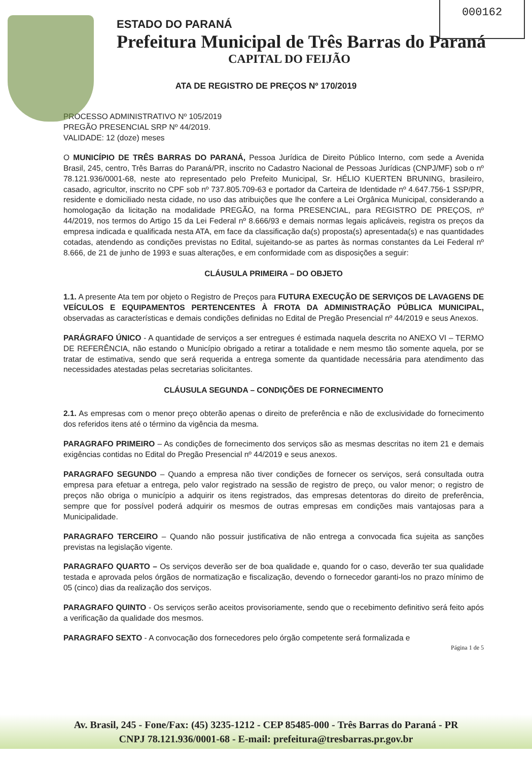000162
ESTADO DO PARANÁ
Prefeitura Municipal de Três Barras do Paraná
CAPITAL DO FEIJÃO
ATA DE REGISTRO DE PREÇOS Nº 170/2019
PROCESSO ADMINISTRATIVO Nº 105/2019
PREGÃO PRESENCIAL SRP Nº 44/2019.
VALIDADE: 12 (doze) meses
O MUNICÍPIO DE TRÊS BARRAS DO PARANÁ, Pessoa Jurídica de Direito Público Interno, com sede a Avenida Brasil, 245, centro, Três Barras do Paraná/PR, inscrito no Cadastro Nacional de Pessoas Jurídicas (CNPJ/MF) sob o nº 78.121.936/0001-68, neste ato representado pelo Prefeito Municipal, Sr. HÉLIO KUERTEN BRUNING, brasileiro, casado, agricultor, inscrito no CPF sob nº 737.805.709-63 e portador da Carteira de Identidade nº 4.647.756-1 SSP/PR, residente e domiciliado nesta cidade, no uso das atribuições que lhe confere a Lei Orgânica Municipal, considerando a homologação da licitação na modalidade PREGÃO, na forma PRESENCIAL, para REGISTRO DE PREÇOS, nº 44/2019, nos termos do Artigo 15 da Lei Federal nº 8.666/93 e demais normas legais aplicáveis, registra os preços da empresa indicada e qualificada nesta ATA, em face da classificação da(s) proposta(s) apresentada(s) e nas quantidades cotadas, atendendo as condições previstas no Edital, sujeitando-se as partes às normas constantes da Lei Federal nº 8.666, de 21 de junho de 1993 e suas alterações, e em conformidade com as disposições a seguir:
CLÁUSULA PRIMEIRA – DO OBJETO
1.1. A presente Ata tem por objeto o Registro de Preços para FUTURA EXECUÇÃO DE SERVIÇOS DE LAVAGENS DE VEÍCULOS E EQUIPAMENTOS PERTENCENTES À FROTA DA ADMINISTRAÇÃO PÚBLICA MUNICIPAL, observadas as características e demais condições definidas no Edital de Pregão Presencial nº 44/2019 e seus Anexos.
PARÁGRAFO ÚNICO - A quantidade de serviços a ser entregues é estimada naquela descrita no ANEXO VI – TERMO DE REFERÊNCIA, não estando o Município obrigado a retirar a totalidade e nem mesmo tão somente aquela, por se tratar de estimativa, sendo que será requerida a entrega somente da quantidade necessária para atendimento das necessidades atestadas pelas secretarias solicitantes.
CLÁUSULA SEGUNDA – CONDIÇÕES DE FORNECIMENTO
2.1. As empresas com o menor preço obterão apenas o direito de preferência e não de exclusividade do fornecimento dos referidos itens até o término da vigência da mesma.
PARAGRAFO PRIMEIRO – As condições de fornecimento dos serviços são as mesmas descritas no item 21 e demais exigências contidas no Edital do Pregão Presencial nº 44/2019 e seus anexos.
PARAGRAFO SEGUNDO – Quando a empresa não tiver condições de fornecer os serviços, será consultada outra empresa para efetuar a entrega, pelo valor registrado na sessão de registro de preço, ou valor menor; o registro de preços não obriga o município a adquirir os itens registrados, das empresas detentoras do direito de preferência, sempre que for possível poderá adquirir os mesmos de outras empresas em condições mais vantajosas para a Municipalidade.
PARAGRAFO TERCEIRO – Quando não possuir justificativa de não entrega a convocada fica sujeita as sanções previstas na legislação vigente.
PARAGRAFO QUARTO – Os serviços deverão ser de boa qualidade e, quando for o caso, deverão ter sua qualidade testada e aprovada pelos órgãos de normatização e fiscalização, devendo o fornecedor garanti-los no prazo mínimo de 05 (cinco) dias da realização dos serviços.
PARAGRAFO QUINTO - Os serviços serão aceitos provisoriamente, sendo que o recebimento definitivo será feito após a verificação da qualidade dos mesmos.
PARAGRAFO SEXTO - A convocação dos fornecedores pelo órgão competente será formalizada e
Página 1 de 5
Av. Brasil, 245 - Fone/Fax: (45) 3235-1212 - CEP 85485-000 - Três Barras do Paraná - PR
CNPJ 78.121.936/0001-68 - E-mail: prefeitura@tresbarras.pr.gov.br